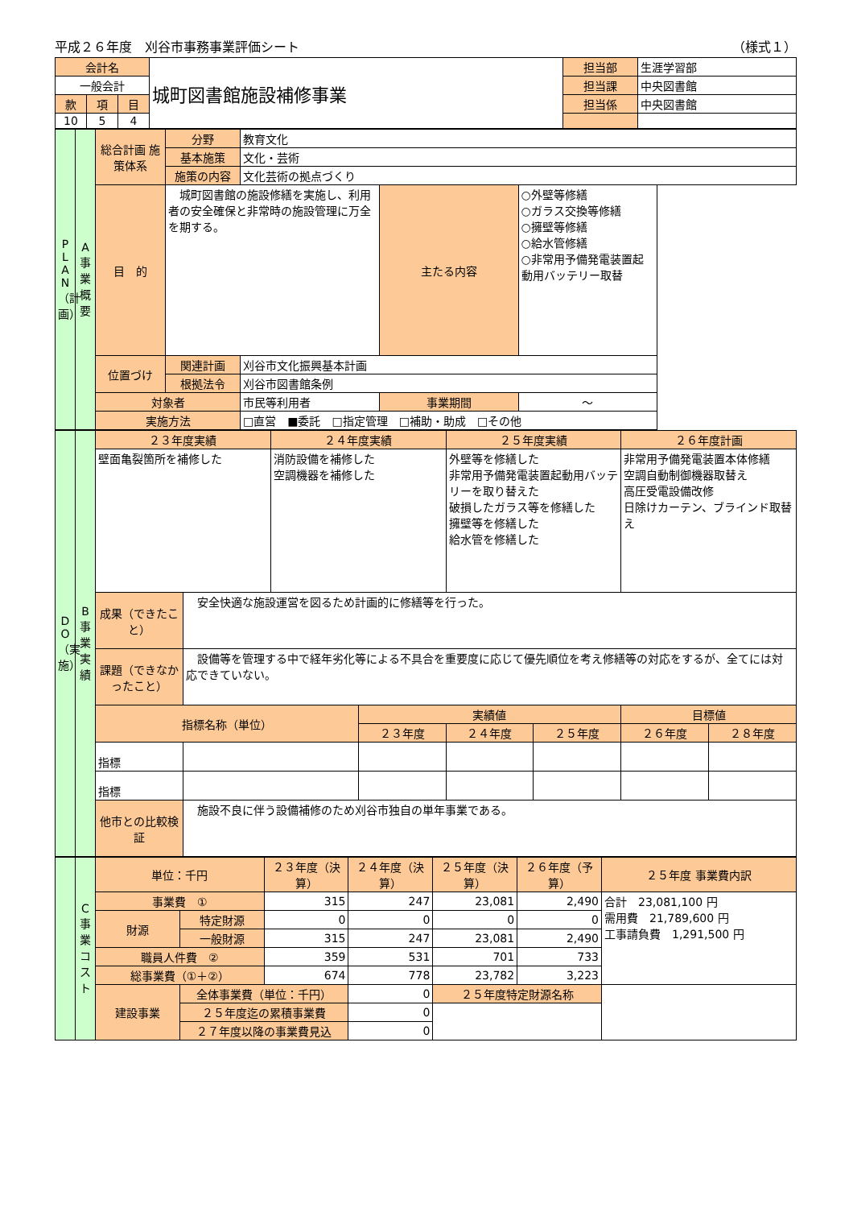平成２６年度　刈谷市事務事業評価シート （様式１）
| 会計名 | | | 城町図書館施設補修事業 | 担当部 | 生涯学習部 |
| 一般会計 | | | | 担当課 | 中央図書館 |
| 款 | 項 | 目 | | 担当係 | 中央図書館 |
| 10 | 5 | 4 | | | |
| P L A N （計画） | A 事業概要 | 総合計画 施策体系 | 分野 | 教育文化 | | |
| | | | 基本施策 | 文化・芸術 | | |
| | | | 施策の内容 | 文化芸術の拠点づくり | | |
| | | 目 的 | 城町図書館の施設修繕を実施し、利用者の安全確保と非常時の施設管理に万全を期する。 | | 主たる内容 | ○外壁等修繕 ○ガラス交換等修繕 ○擁壁等修繕 ○給水管修繕 ○非常用予備発電装置起動用バッテリー取替 |
| | | 位置づけ | 関連計画 | 刈谷市文化振興基本計画 | | |
| | | | 根拠法令 | 刈谷市図書館条例 | | |
| | | 対象者 | | 市民等利用者 | 事業期間 | ～ |
| | | 実施方法 | | □直営 ■委託 □指定管理 □補助・助成 □その他 | | |
| D O （実施） | B 事業実績 | ２３年度実績 | | ２４年度実績 | | ２５年度実績 | | ２６年度計画 | |
| | | 壁面亀裂箇所を補修した | | 消防設備を補修した 空調機器を補修した | | 外壁等を修繕した 非常用予備発電装置起動用バッテリーを取り替えた 破損したガラス等を修繕した 擁壁等を修繕した 給水管を修繕した | | 非常用予備発電装置本体修繕 空調自動制御機器取替え 高圧受電設備改修 日除けカーテン、ブラインド取替え | |
| | | 成果（できたこと） | 安全快適な施設運営を図るため計画的に修繕等を行った。 | | | | | | |
| | | 課題（できなかったこと） | 設備等を管理する中で経年劣化等による不具合を重要度に応じて優先順位を考え修繕等の対応をするが、全てには対応できていない。 | | | | | | |
| | | 指標名称（単位） | | | 実績値 | | | 目標値 | |
| | | | | | ２３年度 | ２４年度 | ２５年度 | ２６年度 | ２８年度 |
| | | 指標 | | | | | | | |
| | | 指標 | | | | | | | |
| | | 他市との比較検証 | 施設不良に伴う設備補修のため刈谷市独自の単年事業である。 | | | | | | |
| | C 事業コスト | 単位：千円 | | ２３年度（決算） | ２４年度（決算） | ２５年度（決算） | ２６年度（予算） | ２５年度 事業費内訳 |
| | | 事業費 ① | | 315 | 247 | 23,081 | 2,490 | 合計 23,081,100 円 需用費 21,789,600 円 工事請負費 1,291,500 円 |
| | | 財源 | 特定財源 | 0 | 0 | 0 | 0 | |
| | | | 一般財源 | 315 | 247 | 23,081 | 2,490 | |
| | | 職員人件費 ② | | 359 | 531 | 701 | 733 | |
| | | 総事業費（①＋②） | | 674 | 778 | 23,782 | 3,223 | |
| | | 建設事業 | 全体事業費（単位：千円） | | 0 | ２５年度特定財源名称 | | |
| | | | ２５年度迄の累積事業費 | | 0 | | | |
| | | | ２７年度以降の事業費見込 | | 0 | | | |